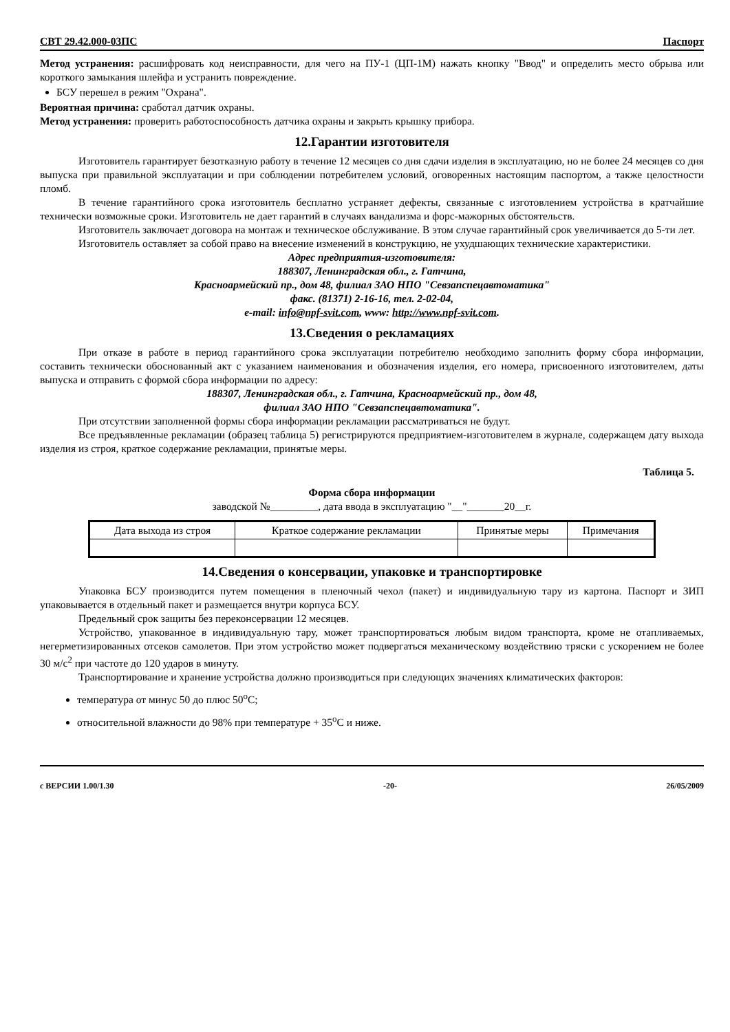СВТ 29.42.000-03ПС Паспорт
Метод устранения: расшифровать код неисправности, для чего на ПУ-1 (ЦП-1М) нажать кнопку "Ввод" и определить место обрыва или короткого замыкания шлейфа и устранить повреждение.
БСУ перешел в режим "Охрана".
Вероятная причина: сработал датчик охраны.
Метод устранения: проверить работоспособность датчика охраны и закрыть крышку прибора.
12.Гарантии изготовителя
Изготовитель гарантирует безотказную работу в течение 12 месяцев со дня сдачи изделия в эксплуатацию, но не более 24 месяцев со дня выпуска при правильной эксплуатации и при соблюдении потребителем условий, оговоренных настоящим паспортом, а также целостности пломб.
В течение гарантийного срока изготовитель бесплатно устраняет дефекты, связанные с изготовлением устройства в кратчайшие технически возможные сроки. Изготовитель не дает гарантий в случаях вандализма и форс-мажорных обстоятельств.
Изготовитель заключает договора на монтаж и техническое обслуживание. В этом случае гарантийный срок увеличивается до 5-ти лет.
Изготовитель оставляет за собой право на внесение изменений в конструкцию, не ухудшающих технические характеристики.
Адрес предприятия-изготовителя:
188307, Ленинградская обл., г. Гатчина,
Красноармейский пр., дом 48, филиал ЗАО НПО "Севзапспецавтоматика"
факс. (81371) 2-16-16, тел. 2-02-04,
e-mail: info@npf-svit.com, www: http://www.npf-svit.com.
13.Сведения о рекламациях
При отказе в работе в период гарантийного срока эксплуатации потребителю необходимо заполнить форму сбора информации, составить технически обоснованный акт с указанием наименования и обозначения изделия, его номера, присвоенного изготовителем, даты выпуска и отправить с формой сбора информации по адресу:
188307, Ленинградская обл., г. Гатчина, Красноармейский пр., дом 48,
филиал ЗАО НПО "Севзапспецавтоматика".
При отсутствии заполненной формы сбора информации рекламации рассматриваться не будут.
Все предъявленные рекламации (образец таблица 5) регистрируются предприятием-изготовителем в журнале, содержащем дату выхода изделия из строя, краткое содержание рекламации, принятые меры.
Таблица 5.
Форма сбора информации
заводской №_________, дата ввода в эксплуатацию "__"_______20__г.
| Дата выхода из строя | Краткое содержание рекламации | Принятые меры | Примечания |
14.Сведения о консервации, упаковке и транспортировке
Упаковка БСУ производится путем помещения в пленочный чехол (пакет) и индивидуальную тару из картона. Паспорт и ЗИП упаковывается в отдельный пакет и размещается внутри корпуса БСУ.
Предельный срок защиты без переконсервации 12 месяцев.
Устройство, упакованное в индивидуальную тару, может транспортироваться любым видом транспорта, кроме не отапливаемых, негерметизированных отсеков самолетов. При этом устройство может подвергаться механическому воздействию тряски с ускорением не более 30 м/с<sup>2</sup> при частоте до 120 ударов в минуту.
Транспортирование и хранение устройства должно производиться при следующих значениях климатических факторов:
температура от минус 50 до плюс 50<sup>о</sup>С;
относительной влажности до 98% при температуре + 35<sup>о</sup>С и ниже.
с ВЕРСИИ 1.00/1.30 -20- 26/05/2009